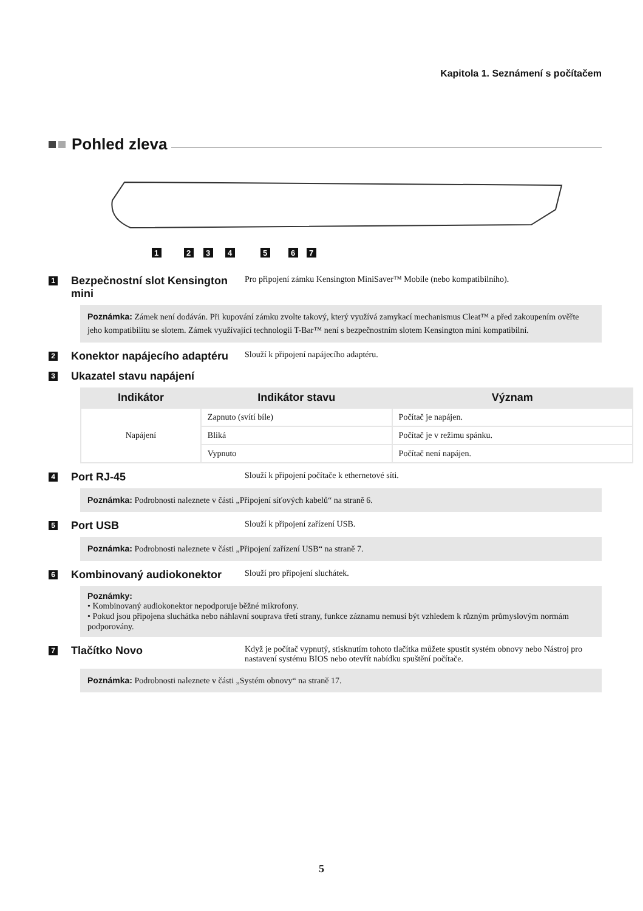Kapitola 1. Seznámení s počítačem
Pohled zleva
1
2
3
4
5
6
7
1
Bezpečnostní slot Kensington mini
Pro připojení zámku Kensington MiniSaver™ Mobile (nebo kompatibilního).
Poznámka: Zámek není dodáván. Při kupování zámku zvolte takový, který využívá zamykací mechanismus Cleat™ a před zakoupením ověřte jeho kompatibilitu se slotem. Zámek využívající technologii T-Bar™ není s bezpečnostním slotem Kensington mini kompatibilní.
2
Konektor napájecího adaptéru
Slouží k připojení napájecího adaptéru.
3
Ukazatel stavu napájení
| Indikátor | Indikátor stavu | Význam |
| --- | --- | --- |
| Napájení | Zapnuto (svítí bíle) | Počítač je napájen. |
| | Bliká | Počítač je v režimu spánku. |
| | Vypnuto | Počítač není napájen. |
4
Port RJ-45
Slouží k připojení počítače k ethernetové síti.
Poznámka: Podrobnosti naleznete v části „Připojení síťových kabelů“ na straně 6.
5
Port USB
Slouží k připojení zařízení USB.
Poznámka: Podrobnosti naleznete v části „Připojení zařízení USB“ na straně 7.
6
Kombinovaný audiokonektor
Slouží pro připojení sluchátek.
Poznámky:
• Kombinovaný audiokonektor nepodporuje běžné mikrofony.
• Pokud jsou připojena sluchátka nebo náhlavní souprava třetí strany, funkce záznamu nemusí být vzhledem k různým průmyslovým normám podporovány.
7
Tlačítko Novo
Když je počítač vypnutý, stisknutím tohoto tlačítka můžete spustit systém obnovy nebo Nástroj pro nastavení systému BIOS nebo otevřít nabídku spuštění počítače.
Poznámka: Podrobnosti naleznete v části „Systém obnovy“ na straně 17.
5